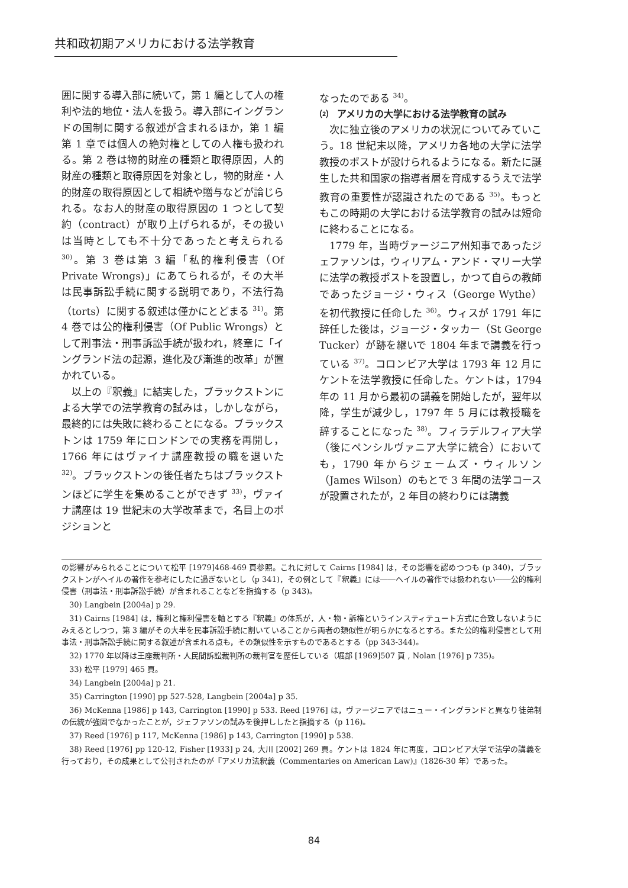共和政初期アメリカにおける法学教育
囲に関する導入部に続いて，第 1 編として人の権利や法的地位・法人を扱う。導入部にイングランドの国制に関する叙述が含まれるほか，第 1 編第 1 章では個人の絶対権としての人権も扱われる。第 2 巻は物的財産の種類と取得原因，人的財産の種類と取得原因を対象とし，物的財産・人的財産の取得原因として相続や贈与などが論じられる。なお人的財産の取得原因の 1 つとして契約（contract）が取り上げられるが，その扱いは当時としても不十分であったと考えられる <sup>30)</sup>。第 3 巻は第 3 編「私的権利侵害（Of Private Wrongs)」にあてられるが，その大半は民事訴訟手続に関する説明であり，不法行為（torts）に関する叙述は僅かにとどまる <sup>31)</sup>。第 4 巻では公的権利侵害（Of Public Wrongs）として刑事法・刑事訴訟手続が扱われ，終章に「イングランド法の起源，進化及び漸進的改革」が置かれている。
以上の『釈義』に結実した，ブラックストンによる大学での法学教育の試みは，しかしながら，最終的には失敗に終わることになる。ブラックストンは 1759 年にロンドンでの実務を再開し，1766 年にはヴァイナ講座教授の職を退いた <sup>32)</sup>。ブラックストンの後任者たちはブラックストンほどに学生を集めることができず <sup>33)</sup>，ヴァイナ講座は 19 世紀末の大学改革まで，名目上のポジションと
なったのである <sup>34)</sup>。
⑵ アメリカの大学における法学教育の試み
次に独立後のアメリカの状況についてみていこう。18 世紀末以降，アメリカ各地の大学に法学教授のポストが設けられるようになる。新たに誕生した共和国家の指導者層を育成するうえで法学教育の重要性が認識されたのである <sup>35)</sup>。もっともこの時期の大学における法学教育の試みは短命に終わることになる。
1779 年，当時ヴァージニア州知事であったジェファソンは，ウィリアム・アンド・マリー大学に法学の教授ポストを設置し，かつて自らの教師であったジョージ・ウィス（George Wythe）を初代教授に任命した <sup>36)</sup>。ウィスが 1791 年に辞任した後は，ジョージ・タッカー（St George Tucker）が跡を継いで 1804 年まで講義を行っている <sup>37)</sup>。コロンビア大学は 1793 年 12 月にケントを法学教授に任命した。ケントは，1794 年の 11 月から最初の講義を開始したが，翌年以降，学生が減少し，1797 年 5 月には教授職を辞することになった <sup>38)</sup>。フィラデルフィア大学（後にペンシルヴァニア大学に統合）においても，1790 年からジェームズ・ウィルソン（James Wilson）のもとで 3 年間の法学コースが設置されたが，2 年目の終わりには講義
の影響がみられることについて松平 [1979]468-469 頁参照。これに対して Cairns [1984] は，その影響を認めつつも (p 340)，ブラックストンがヘイルの著作を参考にしたに過ぎないとし（p 341)，その例として『釈義』には――ヘイルの著作では扱われない――公的権利侵害（刑事法・刑事訴訟手続）が含まれることなどを指摘する（p 343)。
30) Langbein [2004a] p 29.
31) Cairns [1984] は，権利と権利侵害を軸とする『釈義』の体系が，人・物・訴権というインスティテュート方式に合致しないようにみえるとしつつ，第 3 編がその大半を民事訴訟手続に割いていることから両者の類似性が明らかになるとする。また公的権利侵害として刑事法・刑事訴訟手続に関する叙述が含まれる点も，その類似性を示すものであるとする（pp 343-344)。
32) 1770 年以降は王座裁判所・人民間訴訟裁判所の裁判官を歴任している（堀部 [1969]507 頁 , Nolan [1976] p 735)。
33) 松平 [1979] 465 頁。
34) Langbein [2004a] p 21.
35) Carrington [1990] pp 527-528, Langbein [2004a] p 35.
36) McKenna [1986] p 143, Carrington [1990] p 533. Reed [1976] は，ヴァージニアではニュー・イングランドと異なり徒弟制の伝統が強固でなかったことが，ジェファソンの試みを後押ししたと指摘する（p 116)。
37) Reed [1976] p 117, McKenna [1986] p 143, Carrington [1990] p 538.
38) Reed [1976] pp 120-12, Fisher [1933] p 24, 大川 [2002] 269 頁。ケントは 1824 年に再度，コロンビア大学で法学の講義を行っており，その成果として公刊されたのが『アメリカ法釈義（Commentaries on American Law)』(1826-30 年）であった。
84